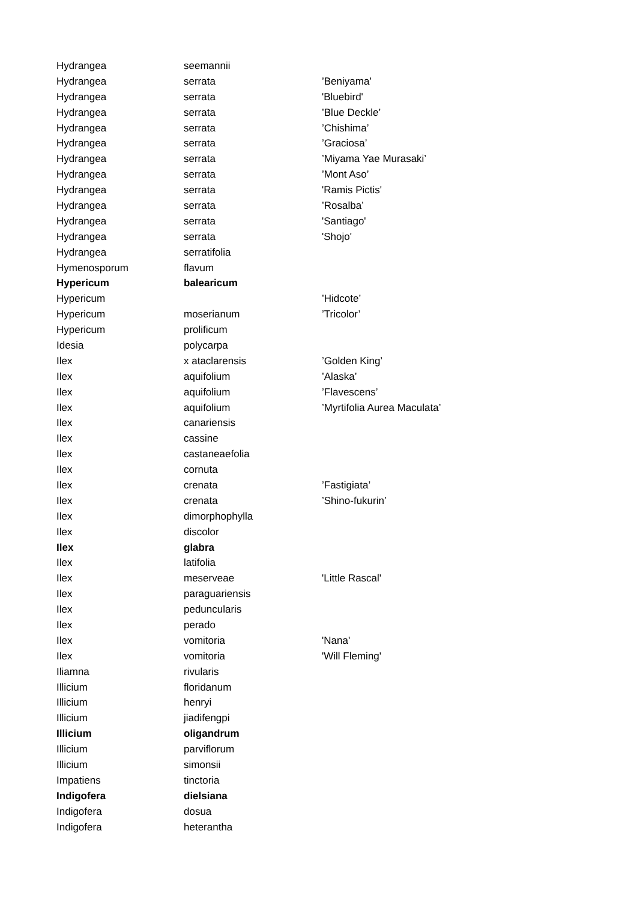| Hydrangea | seemannii | |
| Hydrangea | serrata | ’Beniyama’ |
| Hydrangea | serrata | 'Bluebird' |
| Hydrangea | serrata | ’Blue Deckle’ |
| Hydrangea | serrata | ’Chishima’ |
| Hydrangea | serrata | ’Graciosa’ |
| Hydrangea | serrata | ’Miyama Yae Murasaki’ |
| Hydrangea | serrata | ’Mont Aso’ |
| Hydrangea | serrata | 'Ramis Pictis' |
| Hydrangea | serrata | ’Rosalba’ |
| Hydrangea | serrata | 'Santiago' |
| Hydrangea | serrata | 'Shojo' |
| Hydrangea | serratifolia | |
| Hymenosporum | flavum | |
| Hypericum | balearicum | |
| Hypericum | | ’Hidcote’ |
| Hypericum | moserianum | ’Tricolor’ |
| Hypericum | prolificum | |
| Idesia | polycarpa | |
| Ilex | x ataclarensis | ’Golden King’ |
| Ilex | aquifolium | ’Alaska’ |
| Ilex | aquifolium | ’Flavescens’ |
| Ilex | aquifolium | ’Myrtifolia Aurea Maculata’ |
| Ilex | canariensis | |
| Ilex | cassine | |
| Ilex | castaneaefolia | |
| Ilex | cornuta | |
| Ilex | crenata | ’Fastigiata’ |
| Ilex | crenata | ’Shino-fukurin’ |
| Ilex | dimorphophylla | |
| Ilex | discolor | |
| Ilex | glabra | |
| Ilex | latifolia | |
| Ilex | meserveae | 'Little Rascal' |
| Ilex | paraguariensis | |
| Ilex | peduncularis | |
| Ilex | perado | |
| Ilex | vomitoria | 'Nana' |
| Ilex | vomitoria | 'Will Fleming' |
| Iliamna | rivularis | |
| Illicium | floridanum | |
| Illicium | henryi | |
| Illicium | jiadifengpi | |
| Illicium | oligandrum | |
| Illicium | parviflorum | |
| Illicium | simonsii | |
| Impatiens | tinctoria | |
| Indigofera | dielsiana | |
| Indigofera | dosua | |
| Indigofera | heterantha | |